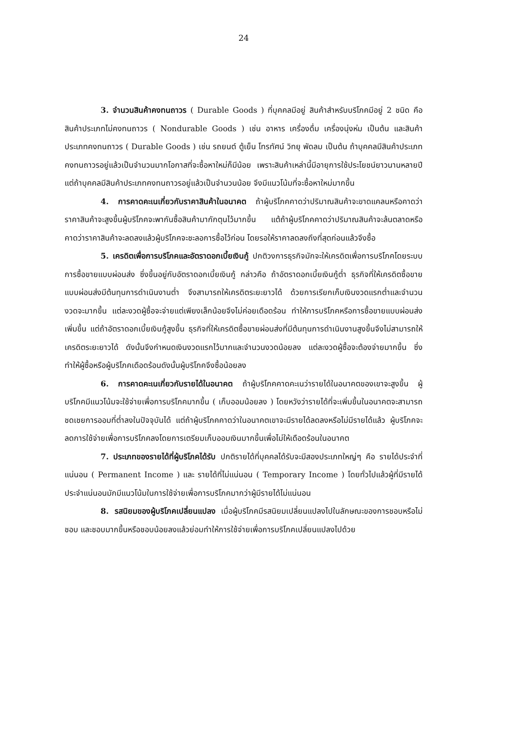24
3. จำนวนสินค้าคงทนถาวร ( Durable Goods ) ที่บุคคลมีอยู่ สินค้าสำหรับบริโภคมีอยู่ 2 ชนิด คือ สินค้าประเภทไม่คงทนถาวร ( Nondurable Goods ) เช่น อาหาร เครื่องดื่ม เครื่องนุ่งห่ม เป็นต้น และสินค้าประเภทคงทนถาวร ( Durable Goods ) เช่น รถยนต์ ตู้เย็น โทรทัศน์ วิทยุ พัดลม เป็นต้น ถ้าบุคคลมีสินค้าประเภทคงทนถาวรอยู่แล้วเป็นจำนวนมากโอกาสที่จะซื้อหาใหม่ก็มีน้อย เพราะสินค้าเหล่านี้มีอายุการใช้ประโยชน์ยาวนานหลายปี แต่ถ้าบุคคลมีสินค้าประเภทคงทนถาวรอยู่แล้วเป็นจำนวนน้อย จึงมีแนวโน้มที่จะซื้อหาใหม่มากขึ้น
4. การคาดคะเนเกี่ยวกับราคาสินค้าในอนาคต ถ้าผู้บริโภคคาดว่าปริมาณสินค้าจะขาดแคลนหรือคาดว่าราคาสินค้าจะสูงขึ้นผู้บริโภคจะพากันซื้อสินค้ามากักตุนไว้มากขึ้น แต้ถ้าผู้บริโภคคาดว่าปริมาณสินค้าจะล้นตลาดหรือคาดว่าราคาสินค้าจะลดลงแล้วผู้บริโภคจะชะลอการซื้อไว้ก่อน โดยรอให้ราคาลดลงถึงที่สุดก่อนแล้วจึงซื้อ
5. เครดิตเพื่อการบริโภคและอัตราดอกเบี้ยเงินกู้ ปกติวงการธุรกิจมักจะให้เครดิตเพื่อการบริโภคโดยระบบการซื้อขายแบบผ่อนส่ง ซึ่งขึ้นอยู่กับอัตราดอกเบี้ยเงินกู้ กล่าวคือ ถ้าอัตราดอกเบี้ยเงินกู้ต่ำ ธุรกิจที่ให้เครดิตซื้อขายแบบผ่อนส่งมีต้นทุนการดำเนินงานต่ำ จึงสามารถให้เครดิตระยะยาวได้ ด้วยการเรียกเก็บเงินงวดแรกต่ำและจำนวนงวดจะมากขึ้น แต่ละงวดผู้ซื้อจะจ่ายแต่เพียงเล็กน้อยจึงไม่ค่อยเดือดร้อน ทำให้การบริโภคหรือการซื้อขายแบบผ่อนส่งเพิ่มขึ้น แต่ถ้าอัตราดอกเบี้ยเงินกู้สูงขึ้น ธุรกิจที่ให้เครดิตซื้อขายผ่อนส่งที่มีต้นทุนการดำเนินงานสูงขึ้นจึงไม่สามารถให้เครดิตระยะยาวได้ ดังนั้นจึงกำหนดเงินงวดแรกไว้มากและจำนวนงวดน้อยลง แต่ละงวดผู้ซื้อจะต้องจ่ายมากขึ้น ซึ่งทำให้ผู้ซื้อหรือผู้บริโภคเดือดร้อนดังนั้นผู้บริโภคจึงซื้อน้อยลง
6. การคาดคะเนเกี่ยวกับรายได้ในอนาคต ถ้าผู้บริโภคคาดคะเนว่ารายได้ในอนาคตของเขาจะสูงขึ้น ผู้บริโภคมีแนวโน้มจะใช้จ่ายเพื่อการบริโภคมากขึ้น ( เก็บออมน้อยลง ) โดยหวังว่ารายได้ที่จะเพิ่มขึ้นในอนาคตจะสามารถชดเชยการออมที่ต่ำลงในปัจจุบันได้ แต่ถ้าผู้บริโภคคาดว่าในอนาคตเขาจะมีรายได้ลดลงหรือไม่มีรายได้แล้ว ผู้บริโภคจะลดการใช้จ่ายเพื่อการบริโภคลงโดยการเตรียมเก็บออมเงินมากขึ้นเพื่อไม่ให้เดือดร้อนในอนาคต
7. ประเภทของรายได้ที่ผู้บริโภคได้รับ ปกติรายได้ที่บุคคลได้รับจะมีสองประเภทใหญ่ๆ คือ รายได้ประจำที่แน่นอน ( Permanent Income ) และ รายได้ที่ไม่แน่นอน ( Temporary Income ) โดยทั่วไปแล้วผู้ที่มีรายได้ประจำแน่นอนมักมีแนวโน้มในการใช้จ่ายเพื่อการบริโภคมากว่าผู้มีรายได้ไม่แน่นอน
8. รสนิยมของผู้บริโภคเปลี่ยนแปลง เมื่อผู้บริโภคมีรสนิยมเปลี่ยนแปลงไปในลักษณะของการชอบหรือไม่ชอบ และชอบมากขึ้นหรือชอบน้อยลงแล้วย่อมทำให้การใช้จ่ายเพื่อการบริโภคเปลี่ยนแปลงไปด้วย